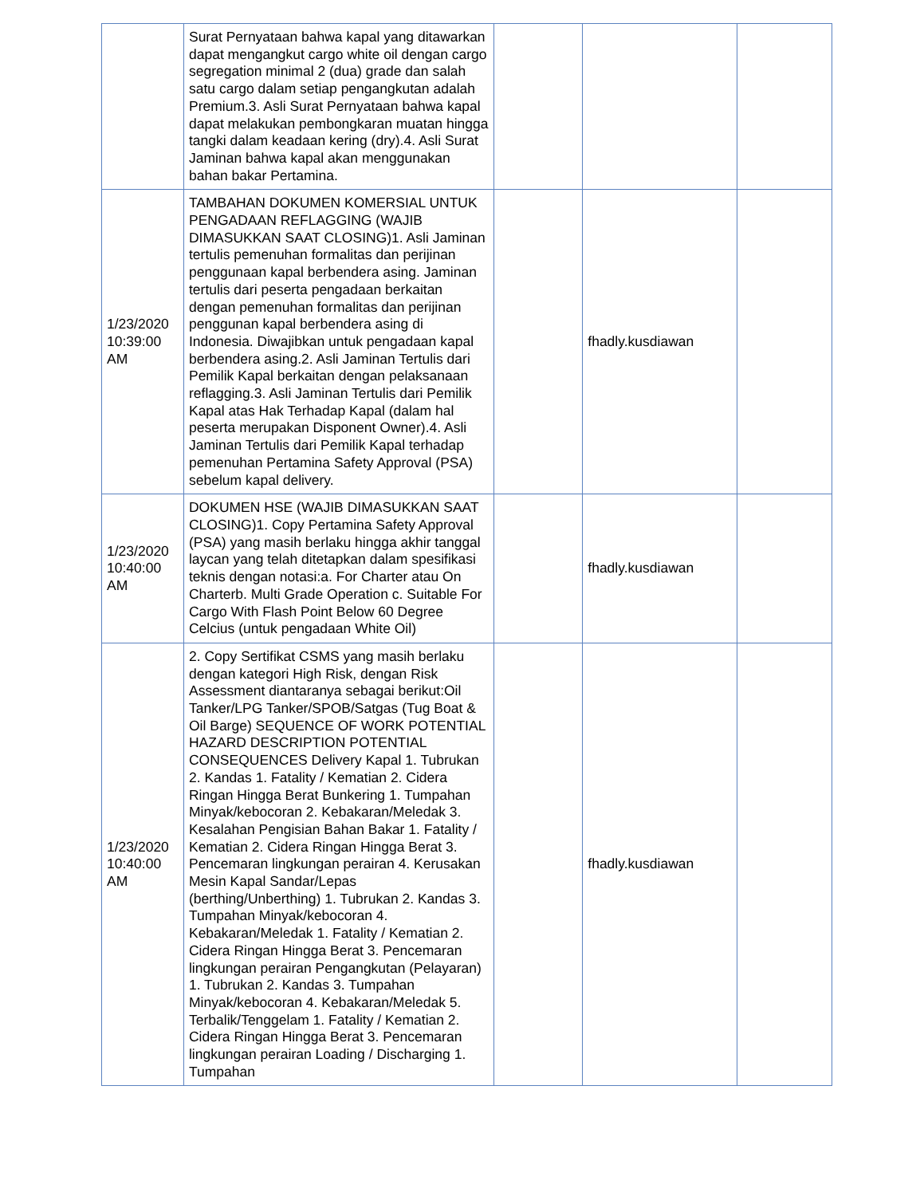| | Surat Pernyataan bahwa kapal yang ditawarkan dapat mengangkut cargo white oil dengan cargo segregation minimal 2 (dua) grade dan salah satu cargo dalam setiap pengangkutan adalah Premium.3. Asli Surat Pernyataan bahwa kapal dapat melakukan pembongkaran muatan hingga tangki dalam keadaan kering (dry).4. Asli Surat Jaminan bahwa kapal akan menggunakan bahan bakar Pertamina. | | | |
| 1/23/2020 10:39:00 AM | TAMBAHAN DOKUMEN KOMERSIAL UNTUK PENGADAAN REFLAGGING (WAJIB DIMASUKKAN SAAT CLOSING)1. Asli Jaminan tertulis pemenuhan formalitas dan perijinan penggunaan kapal berbendera asing. Jaminan tertulis dari peserta pengadaan berkaitan dengan pemenuhan formalitas dan perijinan penggunan kapal berbendera asing di Indonesia. Diwajibkan untuk pengadaan kapal berbendera asing.2. Asli Jaminan Tertulis dari Pemilik Kapal berkaitan dengan pelaksanaan reflagging.3. Asli Jaminan Tertulis dari Pemilik Kapal atas Hak Terhadap Kapal (dalam hal peserta merupakan Disponent Owner).4. Asli Jaminan Tertulis dari Pemilik Kapal terhadap pemenuhan Pertamina Safety Approval (PSA) sebelum kapal delivery. | | fhadly.kusdiawan | |
| 1/23/2020 10:40:00 AM | DOKUMEN HSE (WAJIB DIMASUKKAN SAAT CLOSING)1. Copy Pertamina Safety Approval (PSA) yang masih berlaku hingga akhir tanggal laycan yang telah ditetapkan dalam spesifikasi teknis dengan notasi:a. For Charter atau On Charterb. Multi Grade Operation c. Suitable For Cargo With Flash Point Below 60 Degree Celcius (untuk pengadaan White Oil) | | fhadly.kusdiawan | |
| 1/23/2020 10:40:00 AM | 2. Copy Sertifikat CSMS yang masih berlaku dengan kategori High Risk, dengan Risk Assessment diantaranya sebagai berikut:Oil Tanker/LPG Tanker/SPOB/Satgas (Tug Boat & Oil Barge) SEQUENCE OF WORK POTENTIAL HAZARD DESCRIPTION POTENTIAL CONSEQUENCES Delivery Kapal 1. Tubrukan 2. Kandas 1. Fatality / Kematian 2. Cidera Ringan Hingga Berat Bunkering 1. Tumpahan Minyak/kebocoran 2. Kebakaran/Meledak 3. Kesalahan Pengisian Bahan Bakar 1. Fatality / Kematian 2. Cidera Ringan Hingga Berat 3. Pencemaran lingkungan perairan 4. Kerusakan Mesin Kapal Sandar/Lepas (berthing/Unberthing) 1. Tubrukan 2. Kandas 3. Tumpahan Minyak/kebocoran 4. Kebakaran/Meledak 1. Fatality / Kematian 2. Cidera Ringan Hingga Berat 3. Pencemaran lingkungan perairan Pengangkutan (Pelayaran) 1. Tubrukan 2. Kandas 3. Tumpahan Minyak/kebocoran 4. Kebakaran/Meledak 5. Terbalik/Tenggelam 1. Fatality / Kematian 2. Cidera Ringan Hingga Berat 3. Pencemaran lingkungan perairan Loading / Discharging 1. Tumpahan | | fhadly.kusdiawan | |